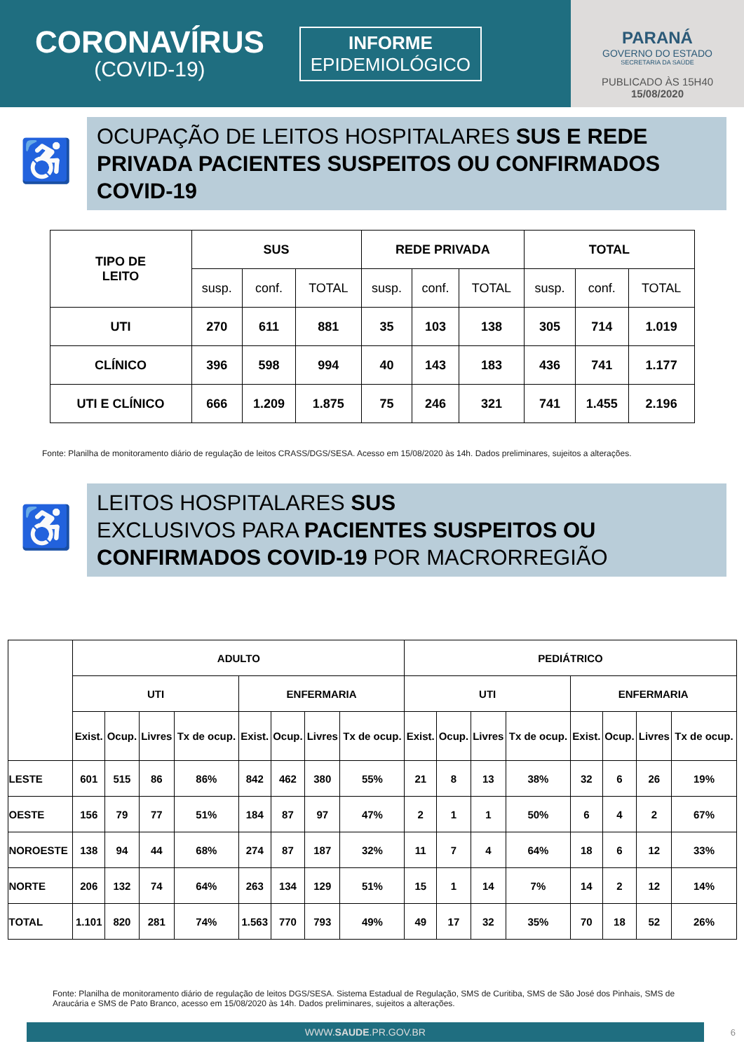CORONAVÍRUS
(COVID-19)
INFORME
EPIDEMIOLÓGICO
PARANÁ
GOVERNO DO ESTADO
SECRETARIA DA SAÚDE
PUBLICADO ÀS 15H40
15/08/2020
♿
OCUPAÇÃO DE LEITOS HOSPITALARES SUS E REDE PRIVADA PACIENTES SUSPEITOS OU CONFIRMADOS COVID-19
| TIPO DE LEITO | SUS | | | REDE PRIVADA | | | TOTAL | | |
| --- | --- | --- | --- | --- | --- | --- | --- | --- | --- |
| | susp. | conf. | TOTAL | susp. | conf. | TOTAL | susp. | conf. | TOTAL |
| UTI | 270 | 611 | 881 | 35 | 103 | 138 | 305 | 714 | 1.019 |
| CLÍNICO | 396 | 598 | 994 | 40 | 143 | 183 | 436 | 741 | 1.177 |
| UTI E CLÍNICO | 666 | 1.209 | 1.875 | 75 | 246 | 321 | 741 | 1.455 | 2.196 |
Fonte: Planilha de monitoramento diário de regulação de leitos CRASS/DGS/SESA. Acesso em 15/08/2020 às 14h. Dados preliminares, sujeitos a alterações.
♿
LEITOS HOSPITALARES SUS
EXCLUSIVOS PARA PACIENTES SUSPEITOS OU CONFIRMADOS COVID-19 POR MACRORREGIÃO
| | ADULTO | | | | | | | | PEDIÁTRICO | | | | | | | |
| --- | --- | --- | --- | --- | --- | --- | --- | --- | --- | --- | --- | --- | --- | --- | --- | --- |
| | UTI | | | | ENFERMARIA | | | | UTI | | | | ENFERMARIA | | | |
| | Exist. | Ocup. | Livres | Tx de ocup. | Exist. | Ocup. | Livres | Tx de ocup. | Exist. | Ocup. | Livres | Tx de ocup. | Exist. | Ocup. | Livres | Tx de ocup. |
| LESTE | 601 | 515 | 86 | 86% | 842 | 462 | 380 | 55% | 21 | 8 | 13 | 38% | 32 | 6 | 26 | 19% |
| OESTE | 156 | 79 | 77 | 51% | 184 | 87 | 97 | 47% | 2 | 1 | 1 | 50% | 6 | 4 | 2 | 67% |
| NOROESTE | 138 | 94 | 44 | 68% | 274 | 87 | 187 | 32% | 11 | 7 | 4 | 64% | 18 | 6 | 12 | 33% |
| NORTE | 206 | 132 | 74 | 64% | 263 | 134 | 129 | 51% | 15 | 1 | 14 | 7% | 14 | 2 | 12 | 14% |
| TOTAL | 1.101 | 820 | 281 | 74% | 1.563 | 770 | 793 | 49% | 49 | 17 | 32 | 35% | 70 | 18 | 52 | 26% |
Fonte: Planilha de monitoramento diário de regulação de leitos DGS/SESA. Sistema Estadual de Regulação, SMS de Curitiba, SMS de São José dos Pinhais, SMS de Araucária e SMS de Pato Branco, acesso em 15/08/2020 às 14h. Dados preliminares, sujeitos a alterações.
WWW.SAUDE.PR.GOV.BR
6